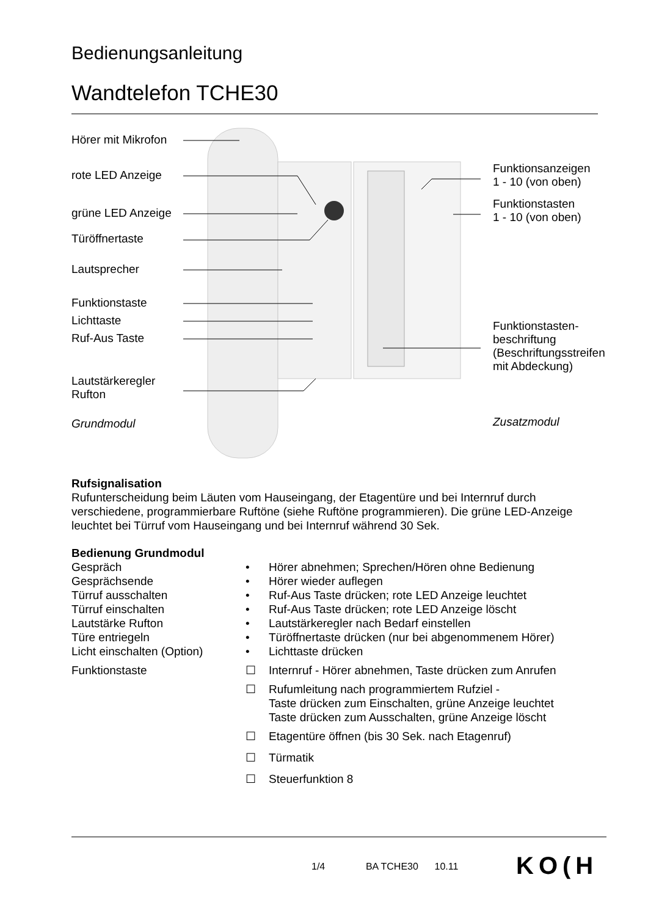Bedienungsanleitung
Wandtelefon TCHE30
Hörer mit Mikrofon
rote LED Anzeige
grüne LED Anzeige
Türöffnertaste
Lautsprecher
Funktionstaste
Lichttaste
Ruf-Aus Taste
Lautstärkeregler
Rufton
Grundmodul
Funktionsanzeigen
1 - 10 (von oben)
Funktionstasten
1 - 10 (von oben)
Funktionstasten-
beschriftung
(Beschriftungsstreifen
mit Abdeckung)
Zusatzmodul
Rufsignalisation
Rufunterscheidung beim Läuten vom Hauseingang, der Etagentüre und bei Internruf durch verschiedene, programmierbare Ruftöne (siehe Ruftöne programmieren). Die grüne LED-Anzeige leuchtet bei Türruf vom Hauseingang und bei Internruf während 30 Sek.
Bedienung Grundmodul
Gespräch • Hörer abnehmen; Sprechen/Hören ohne Bedienung
Gesprächsende • Hörer wieder auflegen
Türruf ausschalten • Ruf-Aus Taste drücken; rote LED Anzeige leuchtet
Türruf einschalten • Ruf-Aus Taste drücken; rote LED Anzeige löscht
Lautstärke Rufton • Lautstärkeregler nach Bedarf einstellen
Türe entriegeln • Türöffnertaste drücken (nur bei abgenommenem Hörer)
Licht einschalten (Option) • Lichttaste drücken
Funktionstaste ☐ Internruf - Hörer abnehmen, Taste drücken zum Anrufen
☐ Rufumleitung nach programmiertem Rufziel -
Taste drücken zum Einschalten, grüne Anzeige leuchtet
Taste drücken zum Ausschalten, grüne Anzeige löscht
☐ Etagentüre öffnen (bis 30 Sek. nach Etagenruf)
☐ Türmatik
☐ Steuerfunktion 8
1/4 BA TCHE30 10.11
KO(H